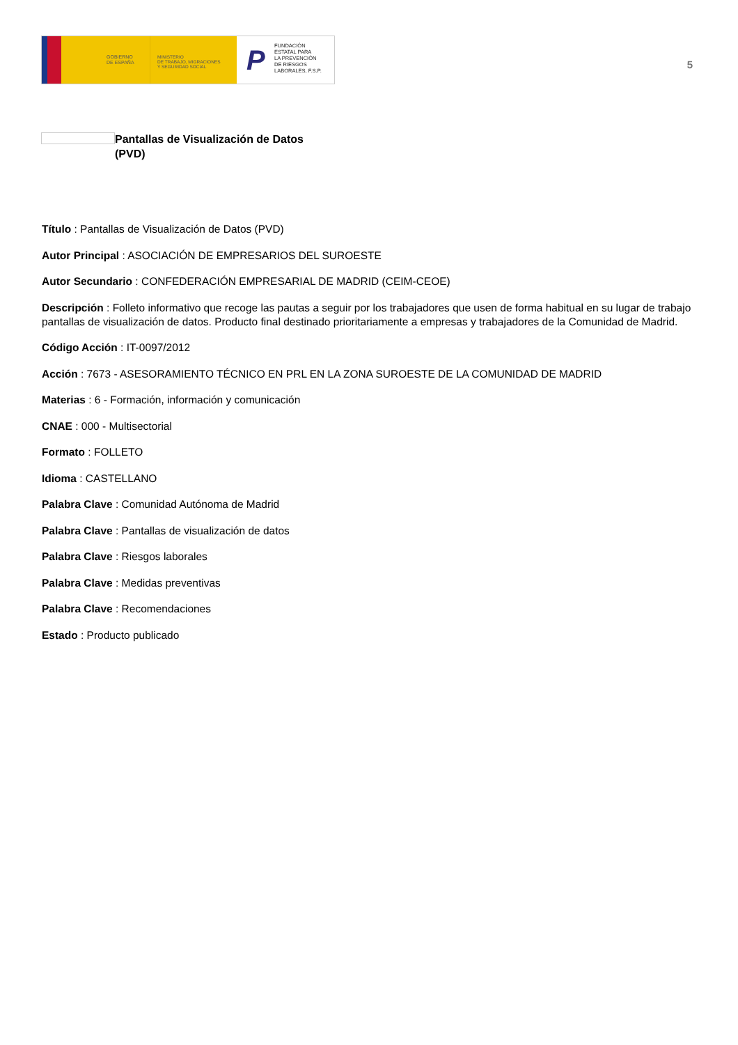GOBIERNO
DE ESPAÑA
MINISTERIO
DE TRABAJO, MIGRACIONES
Y SEGURIDAD SOCIAL
P
FUNDACIÓN
ESTATAL PARA
LA PREVENCIÓN
DE RIESGOS
LABORALES, F.S.P.
5
Pantallas de Visualización de Datos
(PVD)
Título : Pantallas de Visualización de Datos (PVD)
Autor Principal : ASOCIACIÓN DE EMPRESARIOS DEL SUROESTE
Autor Secundario : CONFEDERACIÓN EMPRESARIAL DE MADRID (CEIM-CEOE)
Descripción : Folleto informativo que recoge las pautas a seguir por los trabajadores que usen de forma habitual en su lugar de trabajo pantallas de visualización de datos. Producto final destinado prioritariamente a empresas y trabajadores de la Comunidad de Madrid.
Código Acción : IT-0097/2012
Acción : 7673 - ASESORAMIENTO TÉCNICO EN PRL EN LA ZONA SUROESTE DE LA COMUNIDAD DE MADRID
Materias : 6 - Formación, información y comunicación
CNAE : 000 - Multisectorial
Formato : FOLLETO
Idioma : CASTELLANO
Palabra Clave : Comunidad Autónoma de Madrid
Palabra Clave : Pantallas de visualización de datos
Palabra Clave : Riesgos laborales
Palabra Clave : Medidas preventivas
Palabra Clave : Recomendaciones
Estado : Producto publicado